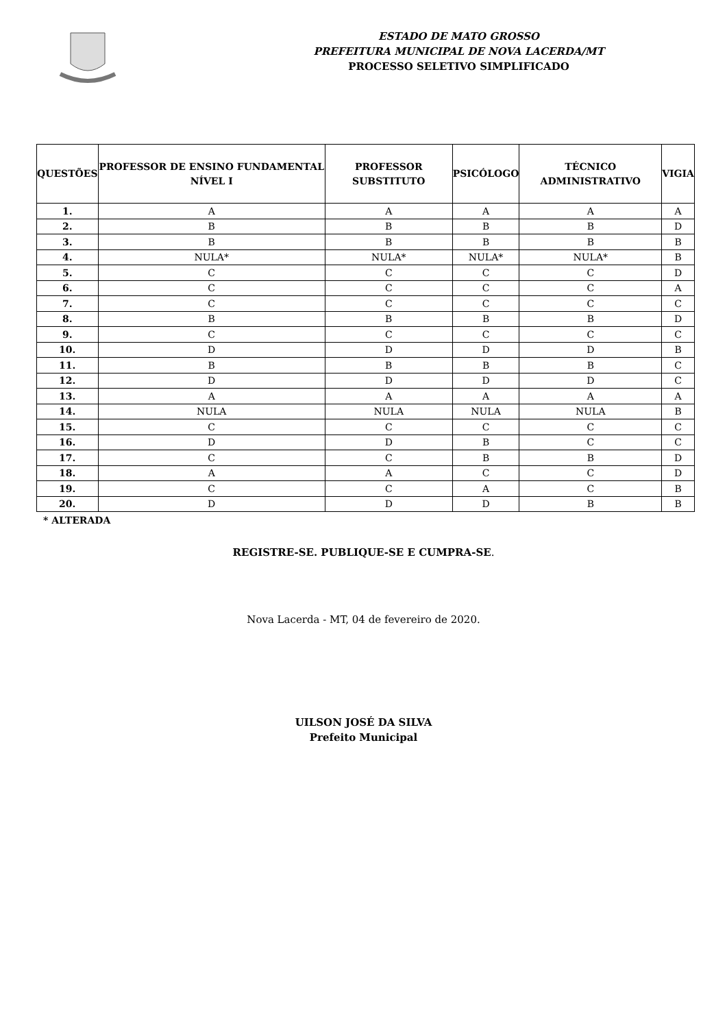ESTADO DE MATO GROSSO
PREFEITURA MUNICIPAL DE NOVA LACERDA/MT
PROCESSO SELETIVO SIMPLIFICADO
| QUESTÕES | PROFESSOR DE ENSINO FUNDAMENTAL NÍVEL I | PROFESSOR SUBSTITUTO | PSICÓLOGO | TÉCNICO ADMINISTRATIVO | VIGIA |
| --- | --- | --- | --- | --- | --- |
| 1. | A | A | A | A | A |
| 2. | B | B | B | B | D |
| 3. | B | B | B | B | B |
| 4. | NULA* | NULA* | NULA* | NULA* | B |
| 5. | C | C | C | C | D |
| 6. | C | C | C | C | A |
| 7. | C | C | C | C | C |
| 8. | B | B | B | B | D |
| 9. | C | C | C | C | C |
| 10. | D | D | D | D | B |
| 11. | B | B | B | B | C |
| 12. | D | D | D | D | C |
| 13. | A | A | A | A | A |
| 14. | NULA | NULA | NULA | NULA | B |
| 15. | C | C | C | C | C |
| 16. | D | D | B | C | C |
| 17. | C | C | B | B | D |
| 18. | A | A | C | C | D |
| 19. | C | C | A | C | B |
| 20. | D | D | D | B | B |
* ALTERADA
REGISTRE-SE. PUBLIQUE-SE E CUMPRA-SE.
Nova Lacerda - MT, 04 de fevereiro de 2020.
UILSON JOSÉ DA SILVA
Prefeito Municipal